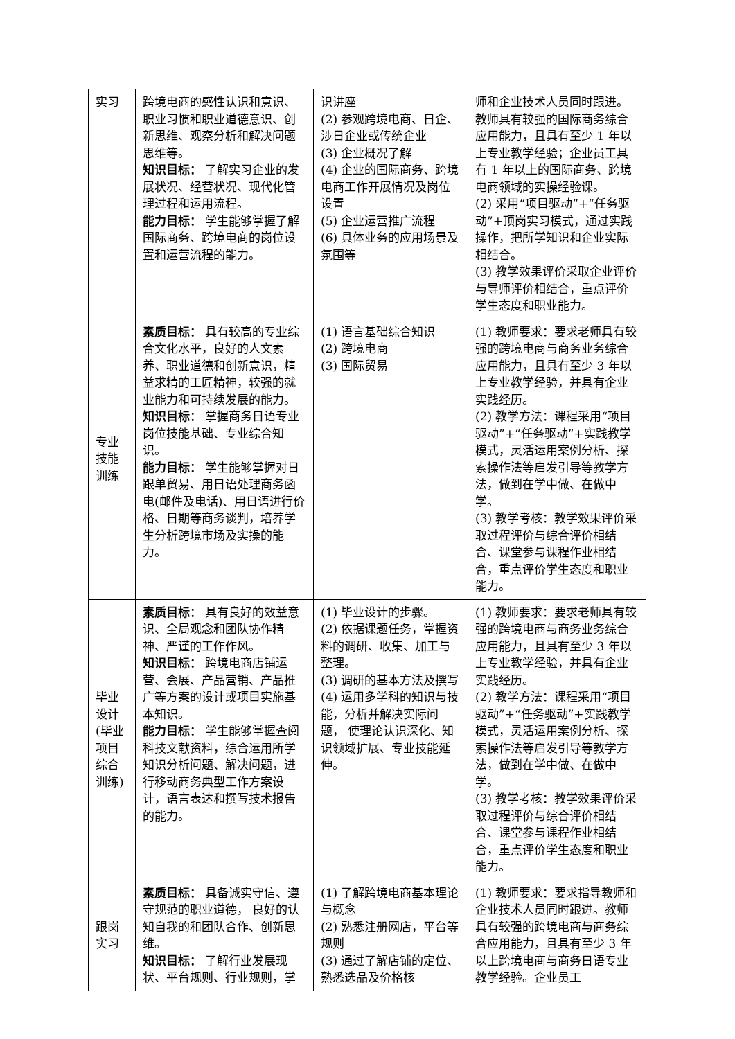| 实习 | 跨境电商的感性认识和意识、职业习惯和职业道德意识、创新思维、观察分析和解决问题思维等。 知识目标： 了解实习企业的发展状况、经营状况、现代化管理过程和运用流程。 能力目标： 学生能够掌握了解国际商务、跨境电商的岗位设置和运营流程的能力。 | 识讲座 (2) 参观跨境电商、日企、涉日企业或传统企业 (3) 企业概况了解 (4) 企业的国际商务、跨境电商工作开展情况及岗位设置 (5) 企业运营推广流程 (6) 具体业务的应用场景及氛围等 | 师和企业技术人员同时跟进。教师具有较强的国际商务综合应用能力，且具有至少 1 年以上专业教学经验；企业员工具有 1 年以上的国际商务、跨境电商领域的实操经验课。 (2) 采用“项目驱动”+“任务驱动”+顶岗实习模式，通过实践操作，把所学知识和企业实际相结合。 (3) 教学效果评价采取企业评价与导师评价相结合，重点评价学生态度和职业能力。 |
| 专业技能训练 | 素质目标： 具有较高的专业综合文化水平，良好的人文素养、职业道德和创新意识，精益求精的工匠精神，较强的就业能力和可持续发展的能力。 知识目标： 掌握商务日语专业岗位技能基础、专业综合知识。 能力目标： 学生能够掌握对日跟单贸易、用日语处理商务函电(邮件及电话)、用日语进行价格、日期等商务谈判，培养学生分析跨境市场及实操的能力。 | (1) 语言基础综合知识 (2) 跨境电商 (3) 国际贸易 | (1) 教师要求：要求老师具有较强的跨境电商与商务业务综合应用能力，且具有至少 3 年以上专业教学经验，并具有企业实践经历。 (2) 教学方法：课程采用“项目驱动”+“任务驱动”+实践教学模式，灵活运用案例分析、探索操作法等启发引导等教学方法，做到在学中做、在做中学。 (3) 教学考核：教学效果评价采取过程评价与综合评价相结合、课堂参与课程作业相结合，重点评价学生态度和职业能力。 |
| 毕业设计(毕业项目综合训练) | 素质目标： 具有良好的效益意识、全局观念和团队协作精神、严谨的工作作风。 知识目标： 跨境电商店铺运营、会展、产品营销、产品推广等方案的设计或项目实施基本知识。 能力目标： 学生能够掌握查阅科技文献资料，综合运用所学知识分析问题、解决问题，进行移动商务典型工作方案设计，语言表达和撰写技术报告的能力。 | (1) 毕业设计的步骤。 (2) 依据课题任务，掌握资料的调研、收集、加工与整理。 (3) 调研的基本方法及撰写 (4) 运用多学科的知识与技能，分析并解决实际问题， 使理论认识深化、知识领域扩展、专业技能延伸。 | (1) 教师要求：要求老师具有较强的跨境电商与商务业务综合应用能力，且具有至少 3 年以上专业教学经验，并具有企业实践经历。 (2) 教学方法：课程采用“项目驱动”+“任务驱动”+实践教学模式，灵活运用案例分析、探索操作法等启发引导等教学方法，做到在学中做、在做中学。 (3) 教学考核：教学效果评价采取过程评价与综合评价相结合、课堂参与课程作业相结合，重点评价学生态度和职业能力。 |
| 跟岗实习 | 素质目标： 具备诚实守信、遵守规范的职业道德， 良好的认知自我的和团队合作、创新思维。 知识目标： 了解行业发展现状、平台规则、行业规则，掌 | (1) 了解跨境电商基本理论与概念 (2) 熟悉注册网店，平台等规则 (3) 通过了解店铺的定位、熟悉选品及价格核 | (1) 教师要求：要求指导教师和企业技术人员同时跟进。教师具有较强的跨境电商与商务综合应用能力，且具有至少 3 年以上跨境电商与商务日语专业教学经验。企业员工 |